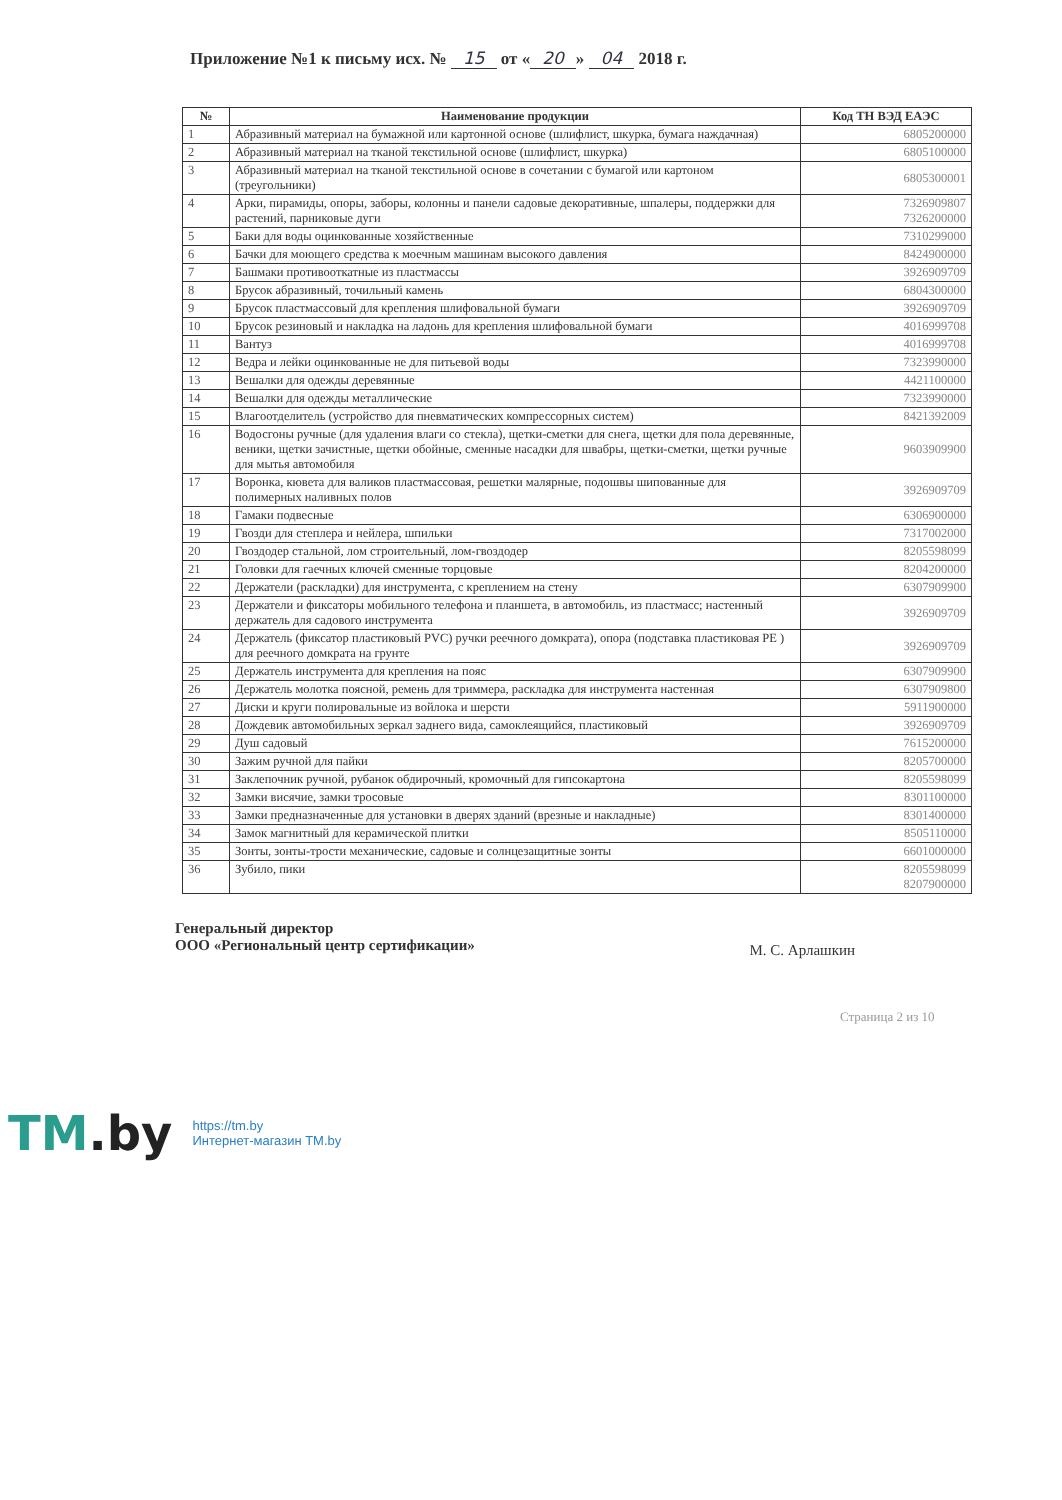Приложение №1 к письму исх. № 15 от « 20 » 04 2018 г.
| № | Наименование продукции | Код ТН ВЭД ЕАЭС |
| --- | --- | --- |
| 1 | Абразивный материал на бумажной или картонной основе (шлифлист, шкурка, бумага наждачная) | 6805200000 |
| 2 | Абразивный материал на тканой текстильной основе (шлифлист, шкурка) | 6805100000 |
| 3 | Абразивный материал на тканой текстильной основе в сочетании с бумагой или картоном (треугольники) | 6805300001 |
| 4 | Арки, пирамиды, опоры, заборы, колонны и панели садовые декоративные, шпалеры, поддержки для растений, парниковые дуги | 7326909807 7326200000 |
| 5 | Баки для воды оцинкованные хозяйственные | 7310299000 |
| 6 | Бачки для моющего средства к моечным машинам высокого давления | 8424900000 |
| 7 | Башмаки противооткатные из пластмассы | 3926909709 |
| 8 | Брусок абразивный, точильный камень | 6804300000 |
| 9 | Брусок пластмассовый для крепления шлифовальной бумаги | 3926909709 |
| 10 | Брусок резиновый и накладка на ладонь для крепления шлифовальной бумаги | 4016999708 |
| 11 | Вантуз | 4016999708 |
| 12 | Ведра и лейки оцинкованные не для питьевой воды | 7323990000 |
| 13 | Вешалки для одежды деревянные | 4421100000 |
| 14 | Вешалки для одежды металлические | 7323990000 |
| 15 | Влагоотделитель (устройство для пневматических компрессорных систем) | 8421392009 |
| 16 | Водосгоны ручные (для удаления влаги со стекла), щетки-сметки для снега, щетки для пола деревянные, веники, щетки зачистные, щетки обойные, сменные насадки для швабры, щетки-сметки, щетки ручные для мытья автомобиля | 9603909900 |
| 17 | Воронка, кювета для валиков пластмассовая, решетки малярные, подошвы шипованные для полимерных наливных полов | 3926909709 |
| 18 | Гамаки подвесные | 6306900000 |
| 19 | Гвозди для степлера и нейлера, шпильки | 7317002000 |
| 20 | Гвоздодер стальной, лом строительный, лом-гвоздодер | 8205598099 |
| 21 | Головки для гаечных ключей сменные торцовые | 8204200000 |
| 22 | Держатели (раскладки) для инструмента, с креплением на стену | 6307909900 |
| 23 | Держатели и фиксаторы мобильного телефона и планшета, в автомобиль, из пластмасс; настенный держатель для садового инструмента | 3926909709 |
| 24 | Держатель (фиксатор пластиковый PVC) ручки реечного домкрата), опора (подставка пластиковая PE ) для реечного домкрата на грунте | 3926909709 |
| 25 | Держатель инструмента для крепления на пояс | 6307909900 |
| 26 | Держатель молотка поясной, ремень для триммера, раскладка для инструмента настенная | 6307909800 |
| 27 | Диски и круги полировальные из войлока и шерсти | 5911900000 |
| 28 | Дождевик автомобильных зеркал заднего вида, самоклеящийся, пластиковый | 3926909709 |
| 29 | Душ садовый | 7615200000 |
| 30 | Зажим ручной для пайки | 8205700000 |
| 31 | Заклепочник ручной, рубанок обдирочный, кромочный для гипсокартона | 8205598099 |
| 32 | Замки висячие, замки тросовые | 8301100000 |
| 33 | Замки предназначенные для установки в дверях зданий (врезные и накладные) | 8301400000 |
| 34 | Замок магнитный для керамической плитки | 8505110000 |
| 35 | Зонты, зонты-трости механические, садовые и солнцезащитные зонты | 6601000000 |
| 36 | Зубило, пики | 8205598099 8207900000 |
Генеральный директор
ООО «Региональный центр сертификации»
М. С. Арлашкин
Страница 2 из 10
TM.by
https://tm.by
Интернет-магазин TM.by